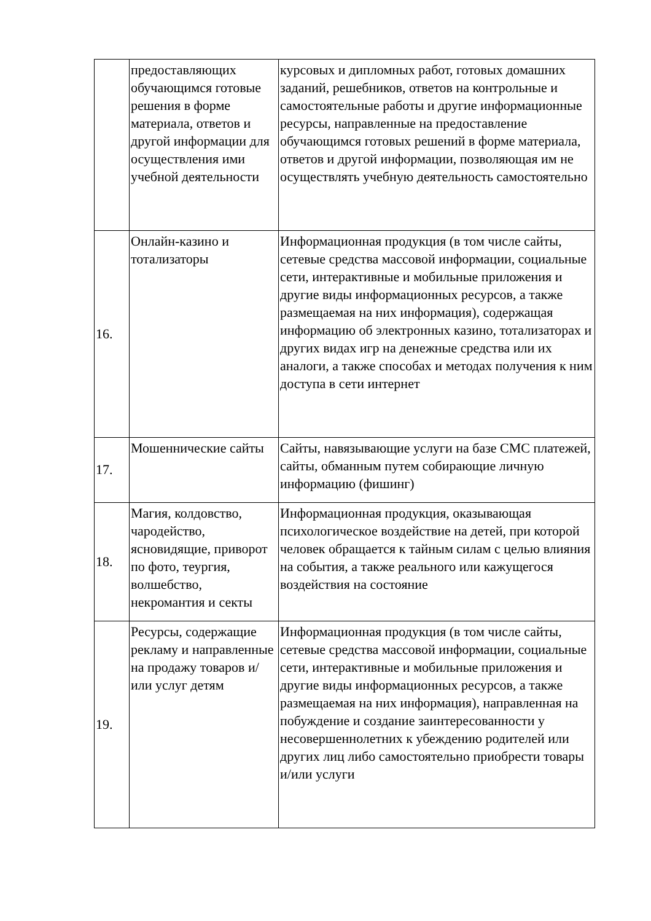| | предоставляющих обучающимся готовые решения в форме материала, ответов и другой информации для осуществления ими учебной деятельности | курсовых и дипломных работ, готовых домашних заданий, решебников, ответов на контрольные и самостоятельные работы и другие информационные ресурсы, направленные на предоставление обучающимся готовых решений в форме материала, ответов и другой информации, позволяющая им не осуществлять учебную деятельность самостоятельно |
| 16. | Онлайн-казино и тотализаторы | Информационная продукция (в том числе сайты, сетевые средства массовой информации, социальные сети, интерактивные и мобильные приложения и другие виды информационных ресурсов, а также размещаемая на них информация), содержащая информацию об электронных казино, тотализаторах и других видах игр на денежные средства или их аналоги, а также способах и методах получения к ним доступа в сети интернет |
| 17. | Мошеннические сайты | Сайты, навязывающие услуги на базе СМС платежей, сайты, обманным путем собирающие личную информацию (фишинг) |
| 18. | Магия, колдовство, чародейство, ясновидящие, приворот по фото, теургия, волшебство, некромантия и секты | Информационная продукция, оказывающая психологическое воздействие на детей, при которой человек обращается к тайным силам с целью влияния на события, а также реального или кажущегося воздействия на состояние |
| 19. | Ресурсы, содержащие рекламу и направленные на продажу товаров и/или услуг детям | Информационная продукция (в том числе сайты, сетевые средства массовой информации, социальные сети, интерактивные и мобильные приложения и другие виды информационных ресурсов, а также размещаемая на них информация), направленная на побуждение и создание заинтересованности у несовершеннолетних к убеждению родителей или других лиц либо самостоятельно приобрести товары и/или услуги |